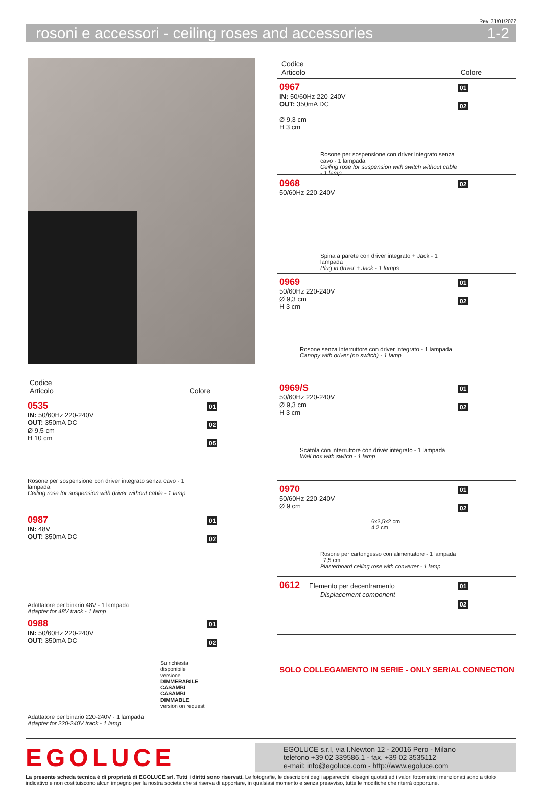Rev. 31/01/2022
rosoni e accessori - ceiling roses and accessories 1-2
Codice
Articolo Colore
0535
IN: 50/60Hz 220-240V
OUT: 350mA DC
Ø 9,5 cm
H 10 cm
Rosone per sospensione con driver integrato senza cavo - 1 lampada
Ceiling rose for suspension with driver without cable - 1 lamp
01
02
05
0987
IN: 48V
OUT: 350mA DC
Adattatore per binario 48V - 1 lampada
Adapter for 48V track - 1 lamp
01
02
0988
IN: 50/60Hz 220-240V
OUT: 350mA DC
Su richiesta disponibile versione
DIMMERABILE CASAMBI
CASAMBI DIMMABLE version on request
Adattatore per binario 220-240V - 1 lampada
Adapter for 220-240V track - 1 lamp
01
02
Codice
Articolo Colore
0967
IN: 50/60Hz 220-240V
OUT: 350mA DC
Ø 9,3 cm
H 3 cm
Rosone per sospensione con driver integrato senza cavo - 1 lampada
Ceiling rose for suspension with switch without cable - 1 lamp
01
02
0968
50/60Hz 220-240V
Spina a parete con driver integrato + Jack - 1 lampada
Plug in driver + Jack - 1 lamps
02
0969
50/60Hz 220-240V
Ø 9,3 cm
H 3 cm
Rosone senza interruttore con driver integrato - 1 lampada
Canopy with driver (no switch) - 1 lamp
01
02
0969/S
50/60Hz 220-240V
Ø 9,3 cm
H 3 cm
Scatola con interruttore con driver integrato - 1 lampada
Wall box with switch - 1 lamp
01
02
0970
50/60Hz 220-240V
Ø 9 cm
6x3,5x2 cm
4,2 cm
Rosone per cartongesso con alimentatore - 1 lampada 7,5 cm
Plasterboard ceiling rose with converter - 1 lamp
01
02
0612 Elemento per decentramento
Displacement component
01
02
SOLO COLLEGAMENTO IN SERIE - ONLY SERIAL CONNECTION
EGOLUCE
EGOLUCE s.r.l, via I.Newton 12 - 20016 Pero - Milano
telefono +39 02 339586.1 - fax. +39 02 3535112
e-mail: info@egoluce.com - http://www.egoluce.com
La presente scheda tecnica è di proprietà di EGOLUCE srl. Tutti i diritti sono riservati. Le fotografie, le descrizioni degli apparecchi, disegni quotati ed i valori fotometrici menzionati sono a titolo indicativo e non costituiscono alcun impegno per la nostra società che si riserva di apportare, in qualsiasi momento e senza preavviso, tutte le modifiche che riterrà opportune.